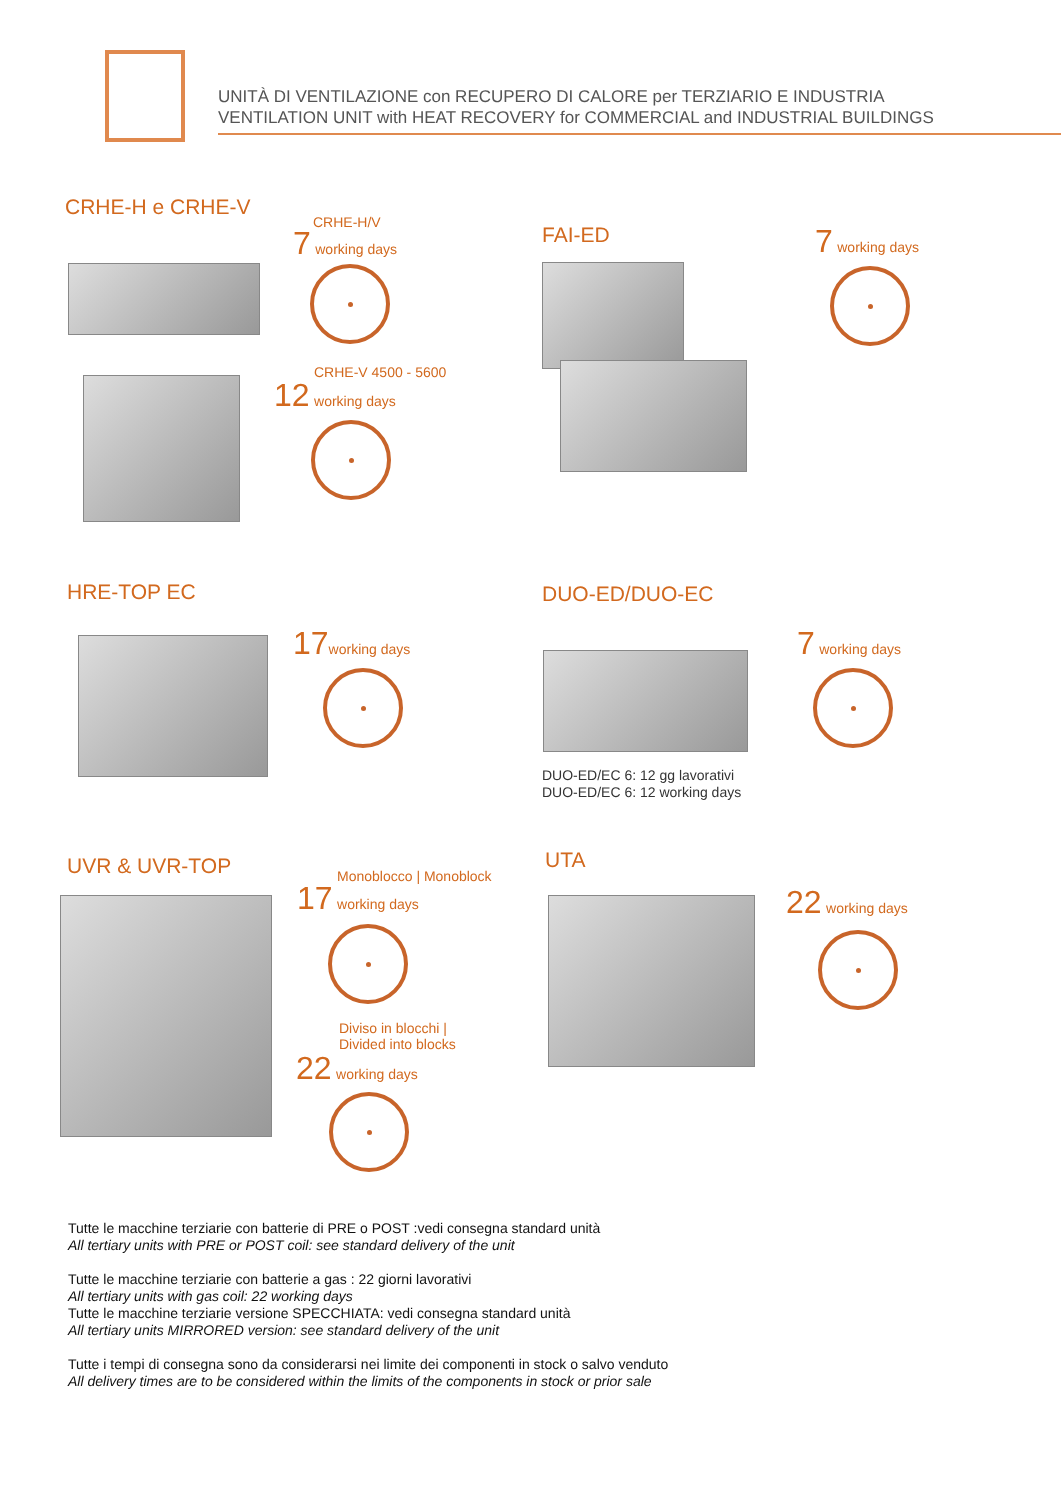UNITÀ DI VENTILAZIONE con RECUPERO DI CALORE per TERZIARIO E INDUSTRIA
VENTILATION UNIT with HEAT RECOVERY for COMMERCIAL and INDUSTRIAL BUILDINGS
CRHE-H e CRHE-V
CRHE-H/V
7 working days
CRHE-V 4500 - 5600
12 working days
FAI-ED 7 working days
HRE-TOP EC
17 working days
DUO-ED/DUO-EC
7 working days
DUO-ED/EC 6: 12 gg lavorativi
DUO-ED/EC 6: 12 working days
UVR & UVR-TOP Monoblocco | Monoblock
17 working days
Diviso in blocchi |
Divided into blocks
22 working days
UTA
22 working days
Tutte le macchine terziarie con batterie di PRE o POST :vedi consegna standard unità
All tertiary units with PRE or POST coil: see standard delivery of the unit
Tutte le macchine terziarie con batterie a gas : 22 giorni lavorativi
All tertiary units with gas coil: 22 working days
Tutte le macchine terziarie versione SPECCHIATA: vedi consegna standard unità
All tertiary units MIRRORED version: see standard delivery of the unit
Tutte i tempi di consegna sono da considerarsi nei limite dei componenti in stock o salvo venduto
All delivery times are to be considered within the limits of the components in stock or prior sale